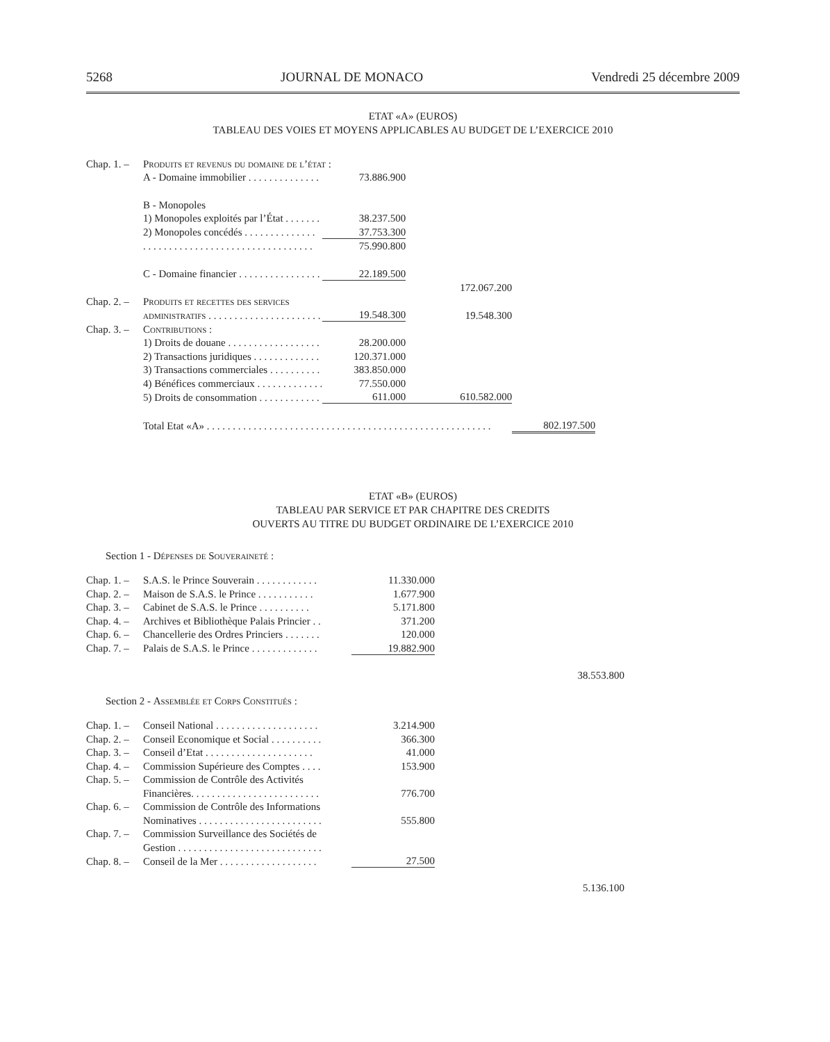5268 JOURNAL DE MONACO Vendredi 25 décembre 2009
ETAT «A» (EUROS)
TABLEAU DES VOIES ET MOYENS APPLICABLES AU BUDGET DE L’EXERCICE 2010
| Chap. 1. – | Produits et revenus du domaine de l’état : | | | |
| | A - Domaine immobilier . . . . . . . . . . . . . . | 73.886.900 | | |
| | B - Monopoles | | | |
| | 1) Monopoles exploités par l’État . . . . . . . | 38.237.500 | | |
| | 2) Monopoles concédés . . . . . . . . . . . . . . | 37.753.300 | | |
| | . . . . . . . . . . . . . . . . . . . . . . . . . . . . . . . . . | 75.990.800 | | |
| | C - Domaine financier . . . . . . . . . . . . . . . . | 22.189.500 | | |
| | | | 172.067.200 | |
| Chap. 2. – | Produits et recettes des services | | | |
| | administratifs . . . . . . . . . . . . . . . . . . . . . . | 19.548.300 | 19.548.300 | |
| Chap. 3. – | Contributions : | | | |
| | 1) Droits de douane . . . . . . . . . . . . . . . . . . | 28.200.000 | | |
| | 2) Transactions juridiques . . . . . . . . . . . . . | 120.371.000 | | |
| | 3) Transactions commerciales . . . . . . . . . . | 383.850.000 | | |
| | 4) Bénéfices commerciaux . . . . . . . . . . . . . | 77.550.000 | | |
| | 5) Droits de consommation . . . . . . . . . . . . | 611.000 | 610.582.000 | |
| | Total Etat «A» . . . . . . . . . . . . . . . . . . . . . . . . . . . . . . . . . . . . . . . . . . . . . . . . . . . . . . . | | | 802.197.500 |
ETAT «B» (EUROS)
TABLEAU PAR SERVICE ET PAR CHAPITRE DES CREDITS
OUVERTS AU TITRE DU BUDGET ORDINAIRE DE L’EXERCICE 2010
Section 1 - Dépenses de Souveraineté :
| Chap. 1. – | S.A.S. le Prince Souverain . . . . . . . . . . . . | 11.330.000 | | |
| Chap. 2. – | Maison de S.A.S. le Prince . . . . . . . . . . . | 1.677.900 | | |
| Chap. 3. – | Cabinet de S.A.S. le Prince . . . . . . . . . . | 5.171.800 | | |
| Chap. 4. – | Archives et Bibliothèque Palais Princier . . | 371.200 | | |
| Chap. 6. – | Chancellerie des Ordres Princiers . . . . . . . | 120.000 | | |
| Chap. 7. – | Palais de S.A.S. le Prince . . . . . . . . . . . . . | 19.882.900 | | |
| | | | | 38.553.800 |
Section 2 - Assemblée et Corps Constitués :
| Chap. 1. – | Conseil National . . . . . . . . . . . . . . . . . . . . | 3.214.900 | | |
| Chap. 2. – | Conseil Economique et Social . . . . . . . . . . | 366.300 | | |
| Chap. 3. – | Conseil d’Etat . . . . . . . . . . . . . . . . . . . . . | 41.000 | | |
| Chap. 4. – | Commission Supérieure des Comptes . . . . | 153.900 | | |
| Chap. 5. – | Commission de Contrôle des Activités | | | |
| | Financières. . . . . . . . . . . . . . . . . . . . . . . . . | 776.700 | | |
| Chap. 6. – | Commission de Contrôle des Informations | | | |
| | Nominatives . . . . . . . . . . . . . . . . . . . . . . . . | 555.800 | | |
| Chap. 7. – | Commission Surveillance des Sociétés de | | | |
| | Gestion . . . . . . . . . . . . . . . . . . . . . . . . . . . . | | | |
| Chap. 8. – | Conseil de la Mer . . . . . . . . . . . . . . . . . . . | 27.500 | | |
| | | | | 5.136.100 |